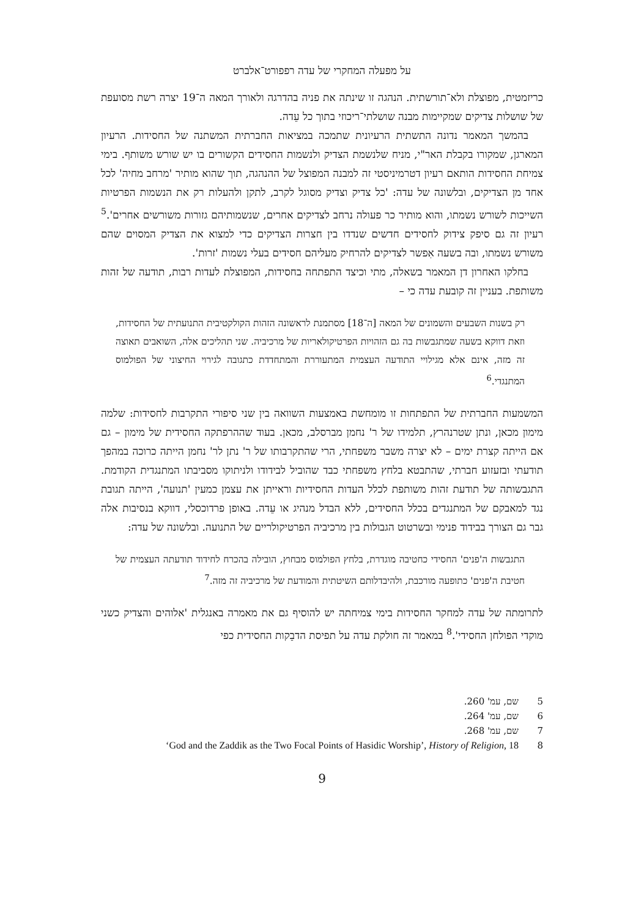על מפעלה המחקרי של עדה רפפורט־אלברט
כריזמטית, מפוצלת ולא־תורשתית. הנהגה זו שינתה את פניה בהדרגה ולאורך המאה ה־19 יצרה רשת מסועפת של שושלות צדיקים שמקיימות מבנה שושלתי־ריכוזי בתוך כל עֵדה.
בהמשך המאמר נדונה התשתית הרעיונית שתמכה במציאות החברתית המשתנה של החסידות. הרעיון המארגן, שמקורו בקבלת האר"י, מניח שלנשמת הצדיק ולנשמות החסידים הקשורים בו יש שורש משותף. בימי צמיחת החסידות הותאם רעיון דטרמיניסטי זה למבנה המפוצל של ההנהגה, תוך שהוא מותיר 'מרחב מחיה' לכל אחד מן הצדיקים, ובלשונה של עדה: 'כל צדיק וצדיק מסוגל לקרב, לתקן ולהעלות רק את הנשמות הפרטיות השייכות לשורש נשמתו, והוא מותיר כר פעולה נרחב לצדיקים אחרים, שנשמותיהם גזורות משורשים אחרים'.<sup>5</sup> רעיון זה גם סיפק צידוק לחסידים חדשים שנדדו בין חצרות הצדיקים כדי למצוא את הצדיק המסוים שהם משורש נשמתו, ובה בשעה אִפשר לצדיקים להרחיק מעליהם חסידים בעלי נשמות 'זרות'.
בחלקו האחרון דן המאמר בשאלה, מתי וכיצד התפתחה בחסידות, המפוצלת לעדות רבות, תודעה של זהות משותפת. בעניין זה קובעת עדה כי –
רק בשנות השבעים והשמונים של המאה [ה־18] מסתמנת לראשונה הזהות הקולקטיבית התנועתית של החסידות, וזאת דווקא בשעה שמתגבשות בה גם הזהויות הפרטיקולאריות של מרכיביה. שני תהליכים אלה, השואבים תאוצה זה מזה, אינם אלא מגילויי התודעה העצמית המתעוררת והמתחדדת כתגובה לגירוי החיצוני של הפולמוס המתנגדי.<sup>6</sup>
המשמעות החברתית של התפתחות זו מומחשת באמצעות השוואה בין שני סיפורי התקרבות לחסידות: שלמה מימון מכאן, ונתן שטרנהרץ, תלמידו של ר' נחמן מברסלב, מכאן. בעוד שההרפתקה החסידית של מימון – גם אם הייתה קצרת ימים – לא יצרה משבר משפחתי, הרי שהתקרבותו של ר' נתן לר' נחמן הייתה כרוכה במהפך תודעתי ובזעזוע חברתי, שהתבטא בלחץ משפחתי כבד שהוביל לבידודו ולניתוקו מסביבתו המתנגדית הקודמת. התגבשותה של תודעת זהות משותפת לכלל העדות החסידיות וראייתן את עצמן כמעין 'תנועה', הייתה תגובת נגד למאבקם של המתנגדים בכלל החסידים, ללא הבדל מנהיג או עֵדה. באופן פרדוכסלי, דווקא בנסיבות אלה גבר גם הצורך בבידוד פנימי ובשרטוט הגבולות בין מרכיביה הפרטיקולריים של התנועה. ובלשונה של עדה:
התגבשות ה'פנים' החסידי כחטיבה מוגדרת, בלחץ הפולמוס מבחוץ, הובילה בהכרח לחידוד תודעתה העצמית של חטיבת ה'פנים' כתופעה מורכבת, ולהיבדלותם השיטתית והמודעת של מרכיביה זה מזה.<sup>7</sup>
לתרומתה של עדה למחקר החסידות בימי צמיחתה יש להוסיף גם את מאמרה באנגלית 'אלוהים והצדיק כשני מוקדי הפולחן החסידי'.<sup>8</sup> במאמר זה חולקת עדה על תפיסת הדבֵקות החסידית כפי
5 שם, עמ' 260.
6 שם, עמ' 264.
7 שם, עמ' 268.
8 ‘God and the Zaddik as the Two Focal Points of Hasidic Worship’, History of Religion, 18
9